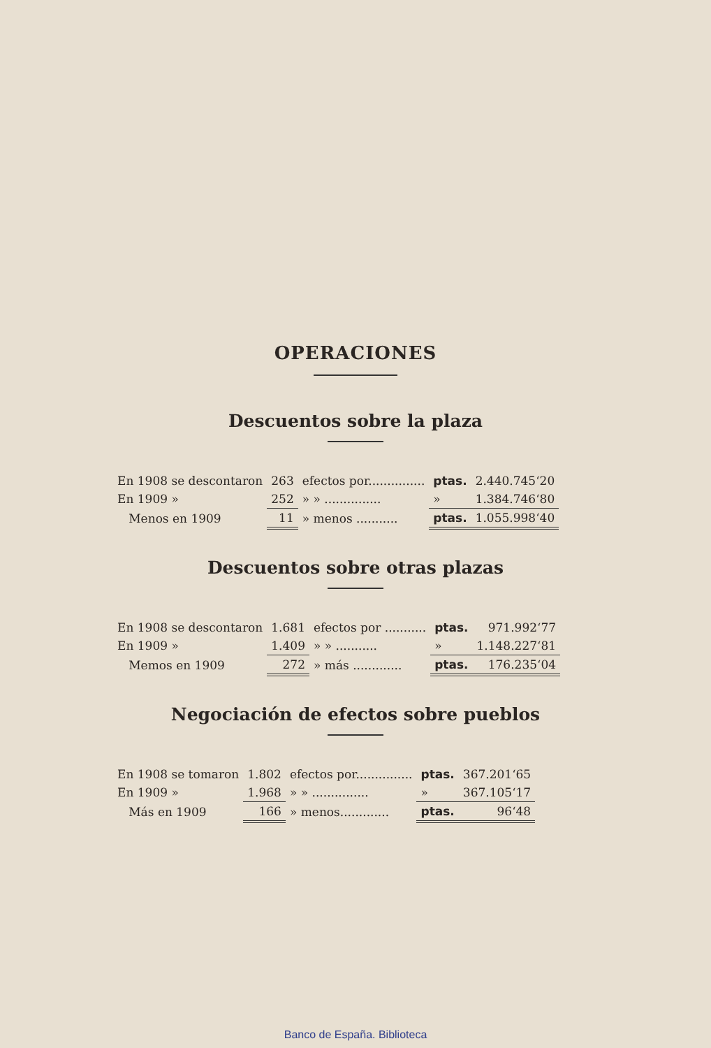OPERACIONES
Descuentos sobre la plaza
| En 1908 se descontaron | 263 | efectos por............... | ptas. | 2.440.745‘20 |
| En 1909 » | 252 | » » ............... | » | 1.384.746‘80 |
| Menos en 1909 | 11 | » menos ........... | ptas. | 1.055.998‘40 |
Descuentos sobre otras plazas
| En 1908 se descontaron | 1.681 | efectos por ........... | ptas. | 971.992‘77 |
| En 1909 » | 1.409 | » » ........... | » | 1.148.227‘81 |
| Memos en 1909 | 272 | » más ............. | ptas. | 176.235‘04 |
Negociación de efectos sobre pueblos
| En 1908 se tomaron | 1.802 | efectos por............... | ptas. | 367.201‘65 |
| En 1909 » | 1.968 | » » ............... | » | 367.105‘17 |
| Más en 1909 | 166 | » menos............. | ptas. | 96‘48 |
Banco de España. Biblioteca